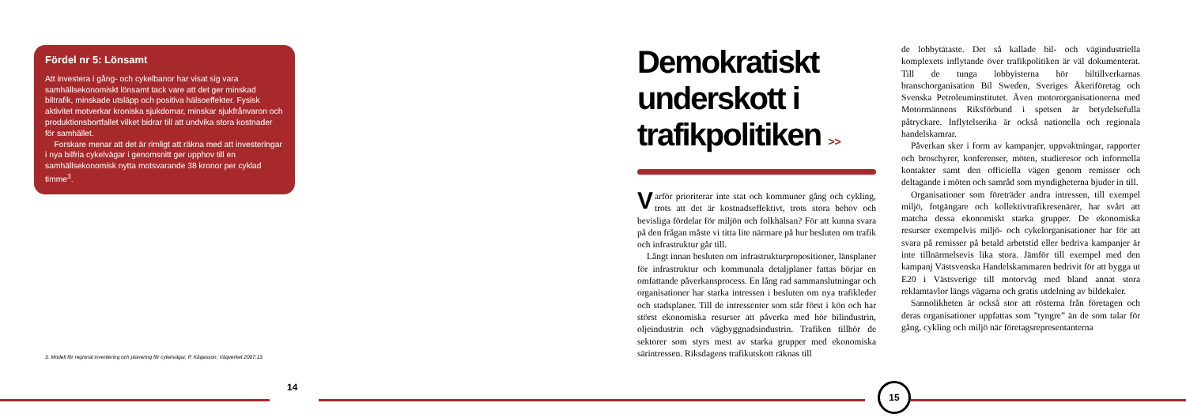Fördel nr 5: Lönsamt
Att investera i gång- och cykelbanor har visat sig vara samhällsekonomiskt lönsamt tack vare att det ger minskad biltrafik, minskade utsläpp och positiva hälsoeffekter. Fysisk aktivitet motverkar kroniska sjukdomar, minskar sjukfrånvaron och produktionsbortfallet vilket bidrar till att undvika stora kostnader för samhället.
Forskare menar att det är rimligt att räkna med att investeringar i nya bilfria cykelvägar i genomsnitt ger upphov till en samhällsekonomisk nytta motsvarande 38 kronor per cyklad timme<sup>3</sup>.
3. Modell för regional inventering och planering för cykelvägar, P. Kågesson, Vägverket 2007:13
14 15
Demokratiskt underskott i trafikpolitiken >>
Varför prioriterar inte stat och kommuner gång och cykling, trots att det är kostnadseffektivt, trots stora behov och bevisliga fördelar för miljön och folkhälsan? För att kunna svara på den frågan måste vi titta lite närmare på hur besluten om trafik och infrastruktur går till.
Långt innan besluten om infrastrukturpropositioner, länsplaner för infrastruktur och kommunala detaljplaner fattas börjar en omfattande påverkansprocess. En lång rad sammanslutningar och organisationer har starka intressen i besluten om nya trafikleder och stadsplaner. Till de intressenter som står först i kön och har störst ekonomiska resurser att påverka med hör bilindustrin, oljeindustrin och vägbyggnadsindustrin. Trafiken tillhör de sektorer som styrs mest av starka grupper med ekonomiska särintressen. Riksdagens trafikutskott räknas till
de lobbytätaste. Det så kallade bil- och vägindustriella komplexets inflytande över trafikpolitiken är väl dokumenterat. Till de tunga lobbyisterna hör biltillverkarnas branschorganisation Bil Sweden, Sveriges Åkeriföretag och Svenska Petroleuminstitutet. Även motororganisationerna med Motormännens Riksförbund i spetsen är betydelsefulla påtryckare. Inflytelserika är också nationella och regionala handelskamrar.
Påverkan sker i form av kampanjer, uppvaktningar, rapporter och broschyrer, konferenser, möten, studieresor och informella kontakter samt den officiella vägen genom remisser och deltagande i möten och samråd som myndigheterna bjuder in till.
Organisationer som företräder andra intressen, till exempel miljö, fotgängare och kollektivtrafikresenärer, har svårt att matcha dessa ekonomiskt starka grupper. De ekonomiska resurser exempelvis miljö- och cykelorganisationer har för att svara på remisser på betald arbetstid eller bedriva kampanjer är inte tillnärmelsevis lika stora. Jämför till exempel med den kampanj Västsvenska Handelskammaren bedrivit för att bygga ut E20 i Västsverige till motorväg med bland annat stora reklamtavlor längs vägarna och gratis utdelning av bildekaler.
Sannolikheten är också stor att rösterna från företagen och deras organisationer uppfattas som ”tyngre” än de som talar för gång, cykling och miljö när företagsrepresentanterna